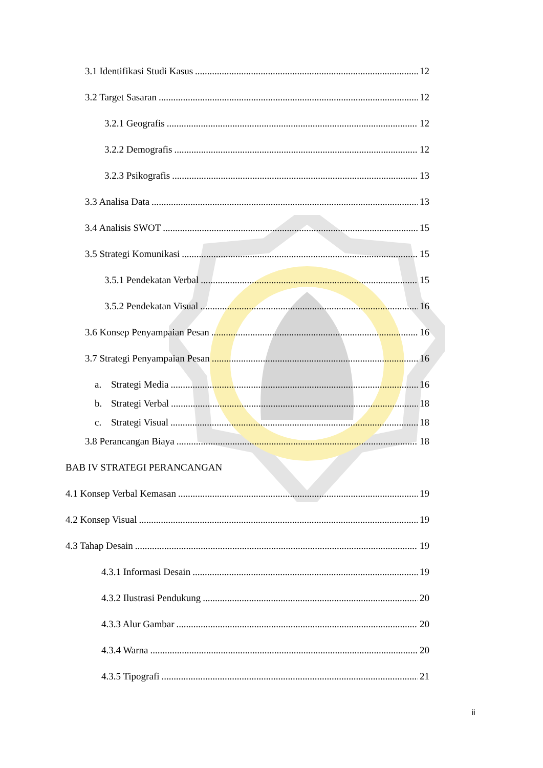3.1 Identifikasi Studi Kasus 12
3.2 Target Sasaran 12
3.2.1 Geografis 12
3.2.2 Demografis 12
3.2.3 Psikografis 13
3.3 Analisa Data 13
3.4 Analisis SWOT 15
3.5 Strategi Komunikasi 15
3.5.1 Pendekatan Verbal 15
3.5.2 Pendekatan Visual 16
3.6 Konsep Penyampaian Pesan 16
3.7 Strategi Penyampaian Pesan 16
a. Strategi Media 16
b. Strategi Verbal 18
c. Strategi Visual 18
3.8 Perancangan Biaya 18
BAB IV STRATEGI PERANCANGAN
4.1 Konsep Verbal Kemasan 19
4.2 Konsep Visual 19
4.3 Tahap Desain 19
4.3.1 Informasi Desain 19
4.3.2 Ilustrasi Pendukung 20
4.3.3 Alur Gambar 20
4.3.4 Warna 20
4.3.5 Tipografi 21
ii